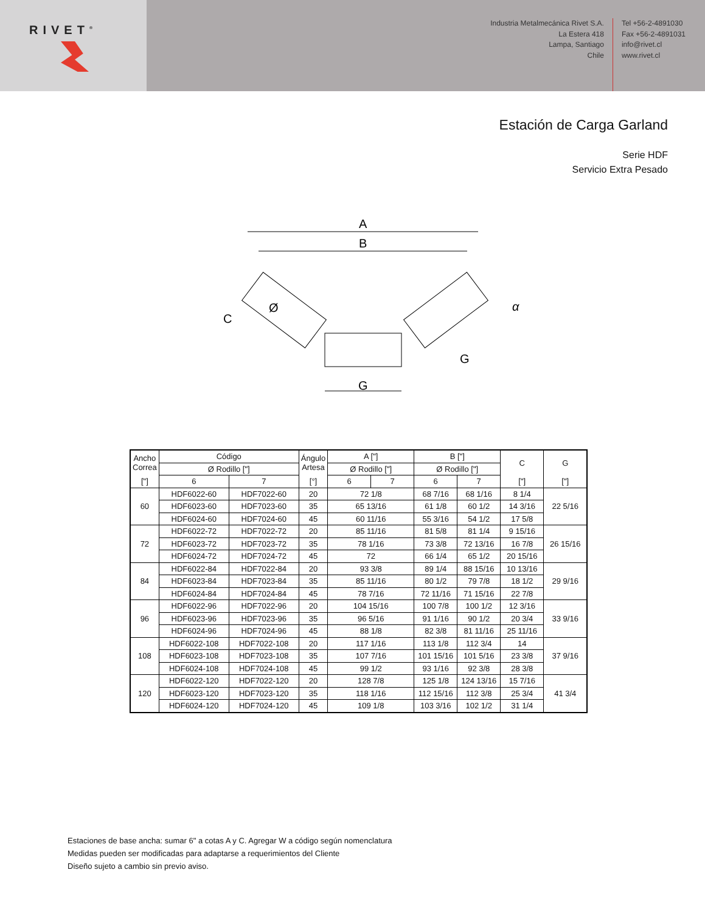RIVET<sup>®</sup>
Industria Metalmecánica Rivet S.A.
La Estera 418
Lampa, Santiago
Chile
Tel +56-2-4891030
Fax +56-2-4891031
info@rivet.cl
www.rivet.cl
Estación de Carga Garland
Serie HDF
Servicio Extra Pesado
A
B
C
Ø
α
G
G
| Ancho Correa | Código | | Ángulo Artesa | A ["] | | B ["] | | C | G |
| --- | --- | --- | --- | --- | --- | --- | --- | --- | --- |
| | Ø Rodillo ["] | | | Ø Rodillo ["] | | Ø Rodillo ["] | | | |
| ["] | 6 | 7 | [°] | 6 | 7 | 6 | 7 | ["] | ["] |
| 60 | HDF6022-60 | HDF7022-60 | 20 | 72 1/8 | | 68 7/16 | 68 1/16 | 8 1/4 | 22 5/16 |
| | HDF6023-60 | HDF7023-60 | 35 | 65 13/16 | | 61 1/8 | 60 1/2 | 14 3/16 | |
| | HDF6024-60 | HDF7024-60 | 45 | 60 11/16 | | 55 3/16 | 54 1/2 | 17 5/8 | |
| 72 | HDF6022-72 | HDF7022-72 | 20 | 85 11/16 | | 81 5/8 | 81 1/4 | 9 15/16 | 26 15/16 |
| | HDF6023-72 | HDF7023-72 | 35 | 78 1/16 | | 73 3/8 | 72 13/16 | 16 7/8 | |
| | HDF6024-72 | HDF7024-72 | 45 | 72 | | 66 1/4 | 65 1/2 | 20 15/16 | |
| 84 | HDF6022-84 | HDF7022-84 | 20 | 93 3/8 | | 89 1/4 | 88 15/16 | 10 13/16 | 29 9/16 |
| | HDF6023-84 | HDF7023-84 | 35 | 85 11/16 | | 80 1/2 | 79 7/8 | 18 1/2 | |
| | HDF6024-84 | HDF7024-84 | 45 | 78 7/16 | | 72 11/16 | 71 15/16 | 22 7/8 | |
| 96 | HDF6022-96 | HDF7022-96 | 20 | 104 15/16 | | 100 7/8 | 100 1/2 | 12 3/16 | 33 9/16 |
| | HDF6023-96 | HDF7023-96 | 35 | 96 5/16 | | 91 1/16 | 90 1/2 | 20 3/4 | |
| | HDF6024-96 | HDF7024-96 | 45 | 88 1/8 | | 82 3/8 | 81 11/16 | 25 11/16 | |
| 108 | HDF6022-108 | HDF7022-108 | 20 | 117 1/16 | | 113 1/8 | 112 3/4 | 14 | 37 9/16 |
| | HDF6023-108 | HDF7023-108 | 35 | 107 7/16 | | 101 15/16 | 101 5/16 | 23 3/8 | |
| | HDF6024-108 | HDF7024-108 | 45 | 99 1/2 | | 93 1/16 | 92 3/8 | 28 3/8 | |
| 120 | HDF6022-120 | HDF7022-120 | 20 | 128 7/8 | | 125 1/8 | 124 13/16 | 15 7/16 | 41 3/4 |
| | HDF6023-120 | HDF7023-120 | 35 | 118 1/16 | | 112 15/16 | 112 3/8 | 25 3/4 | |
| | HDF6024-120 | HDF7024-120 | 45 | 109 1/8 | | 103 3/16 | 102 1/2 | 31 1/4 | |
Estaciones de base ancha: sumar 6" a cotas A y C. Agregar W a código según nomenclatura
Medidas pueden ser modificadas para adaptarse a requerimientos del Cliente
Diseño sujeto a cambio sin previo aviso.